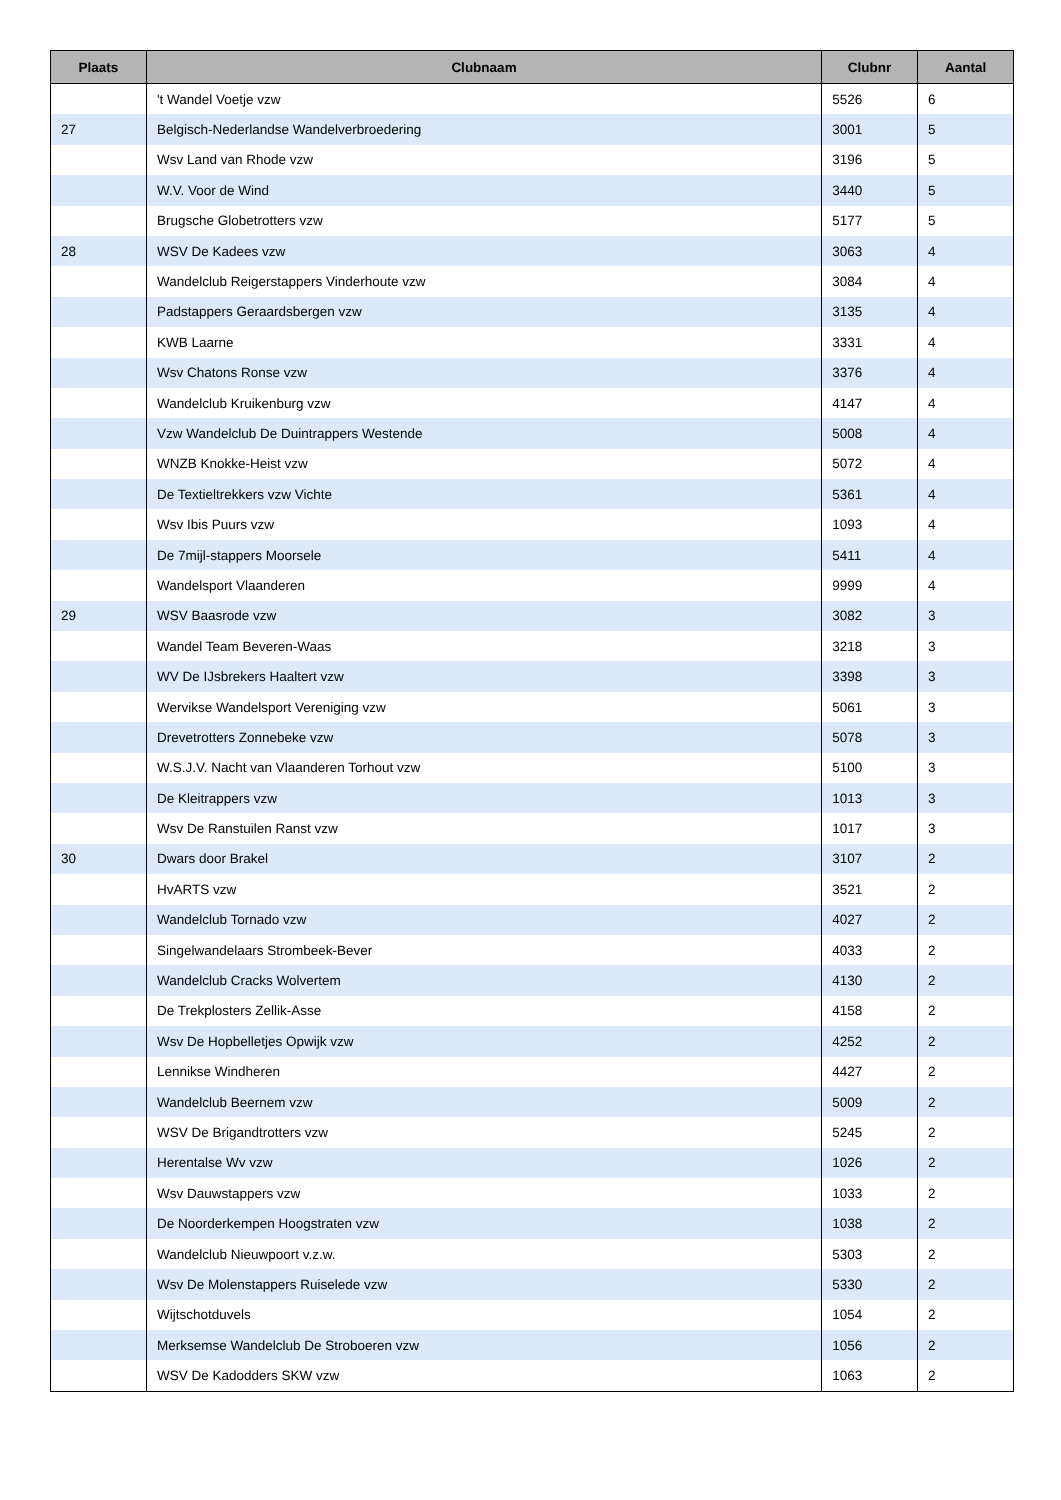| Plaats | Clubnaam | Clubnr | Aantal |
| --- | --- | --- | --- |
| | 't Wandel Voetje vzw | 5526 | 6 |
| 27 | Belgisch-Nederlandse Wandelverbroedering | 3001 | 5 |
| | Wsv Land van Rhode vzw | 3196 | 5 |
| | W.V. Voor de Wind | 3440 | 5 |
| | Brugsche Globetrotters vzw | 5177 | 5 |
| 28 | WSV De Kadees vzw | 3063 | 4 |
| | Wandelclub Reigerstappers Vinderhoute vzw | 3084 | 4 |
| | Padstappers Geraardsbergen vzw | 3135 | 4 |
| | KWB Laarne | 3331 | 4 |
| | Wsv Chatons Ronse vzw | 3376 | 4 |
| | Wandelclub Kruikenburg vzw | 4147 | 4 |
| | Vzw Wandelclub De Duintrappers Westende | 5008 | 4 |
| | WNZB Knokke-Heist vzw | 5072 | 4 |
| | De Textieltrekkers vzw Vichte | 5361 | 4 |
| | Wsv Ibis Puurs vzw | 1093 | 4 |
| | De 7mijl-stappers Moorsele | 5411 | 4 |
| | Wandelsport Vlaanderen | 9999 | 4 |
| 29 | WSV Baasrode vzw | 3082 | 3 |
| | Wandel Team Beveren-Waas | 3218 | 3 |
| | WV De IJsbrekers Haaltert vzw | 3398 | 3 |
| | Wervikse Wandelsport Vereniging vzw | 5061 | 3 |
| | Drevetrotters Zonnebeke vzw | 5078 | 3 |
| | W.S.J.V. Nacht van Vlaanderen Torhout vzw | 5100 | 3 |
| | De Kleitrappers vzw | 1013 | 3 |
| | Wsv De Ranstuilen Ranst vzw | 1017 | 3 |
| 30 | Dwars door Brakel | 3107 | 2 |
| | HvARTS vzw | 3521 | 2 |
| | Wandelclub Tornado vzw | 4027 | 2 |
| | Singelwandelaars Strombeek-Bever | 4033 | 2 |
| | Wandelclub Cracks Wolvertem | 4130 | 2 |
| | De Trekplosters Zellik-Asse | 4158 | 2 |
| | Wsv De Hopbelletjes Opwijk vzw | 4252 | 2 |
| | Lennikse Windheren | 4427 | 2 |
| | Wandelclub Beernem vzw | 5009 | 2 |
| | WSV De Brigandtrotters vzw | 5245 | 2 |
| | Herentalse Wv vzw | 1026 | 2 |
| | Wsv Dauwstappers vzw | 1033 | 2 |
| | De Noorderkempen Hoogstraten vzw | 1038 | 2 |
| | Wandelclub Nieuwpoort v.z.w. | 5303 | 2 |
| | Wsv De Molenstappers Ruiselede vzw | 5330 | 2 |
| | Wijtschotduvels | 1054 | 2 |
| | Merksemse Wandelclub De Stroboeren vzw | 1056 | 2 |
| | WSV De Kadodders SKW vzw | 1063 | 2 |